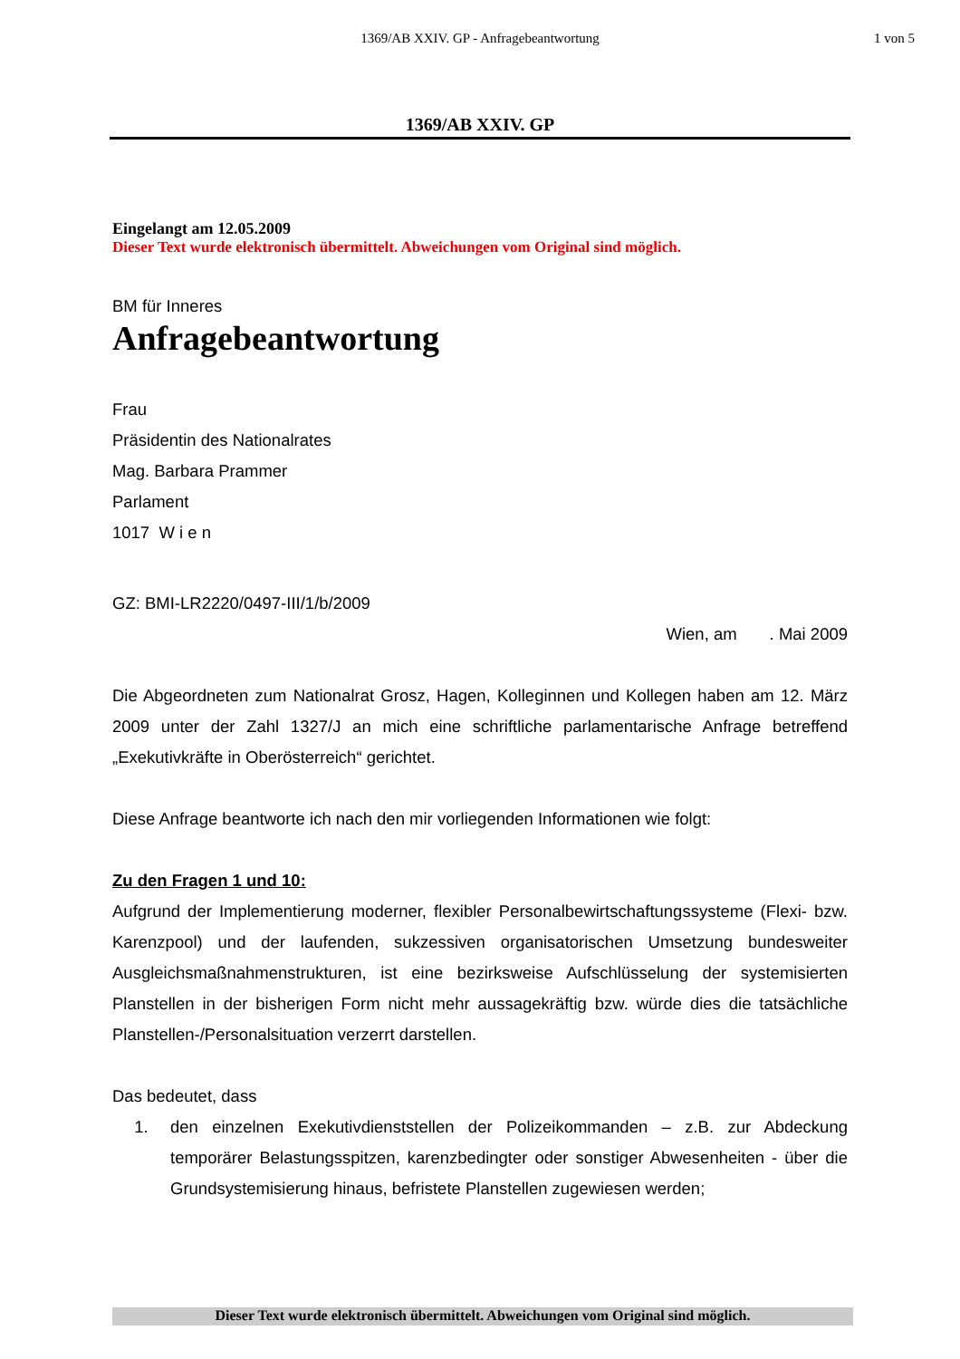1369/AB XXIV. GP - Anfragebeantwortung 1 von 5
1369/AB XXIV. GP
Eingelangt am 12.05.2009
Dieser Text wurde elektronisch übermittelt. Abweichungen vom Original sind möglich.
BM für Inneres
Anfragebeantwortung
Frau
Präsidentin des Nationalrates
Mag. Barbara Prammer
Parlament
1017 W i e n
GZ: BMI-LR2220/0497-III/1/b/2009
Wien, am . Mai 2009
Die Abgeordneten zum Nationalrat Grosz, Hagen, Kolleginnen und Kollegen haben am 12. März 2009 unter der Zahl 1327/J an mich eine schriftliche parlamentarische Anfrage betreffend „Exekutivkräfte in Oberösterreich“ gerichtet.
Diese Anfrage beantworte ich nach den mir vorliegenden Informationen wie folgt:
Zu den Fragen 1 und 10:
Aufgrund der Implementierung moderner, flexibler Personalbewirtschaftungssysteme (Flexi- bzw. Karenzpool) und der laufenden, sukzessiven organisatorischen Umsetzung bundesweiter Ausgleichsmaßnahmenstrukturen, ist eine bezirksweise Aufschlüsselung der systemisierten Planstellen in der bisherigen Form nicht mehr aussagekräftig bzw. würde dies die tatsächliche Planstellen-/Personalsituation verzerrt darstellen.
Das bedeutet, dass
1. den einzelnen Exekutivdienststellen der Polizeikommanden – z.B. zur Abdeckung temporärer Belastungsspitzen, karenzbedingter oder sonstiger Abwesenheiten - über die Grundsystemisierung hinaus, befristete Planstellen zugewiesen werden;
Dieser Text wurde elektronisch übermittelt. Abweichungen vom Original sind möglich.